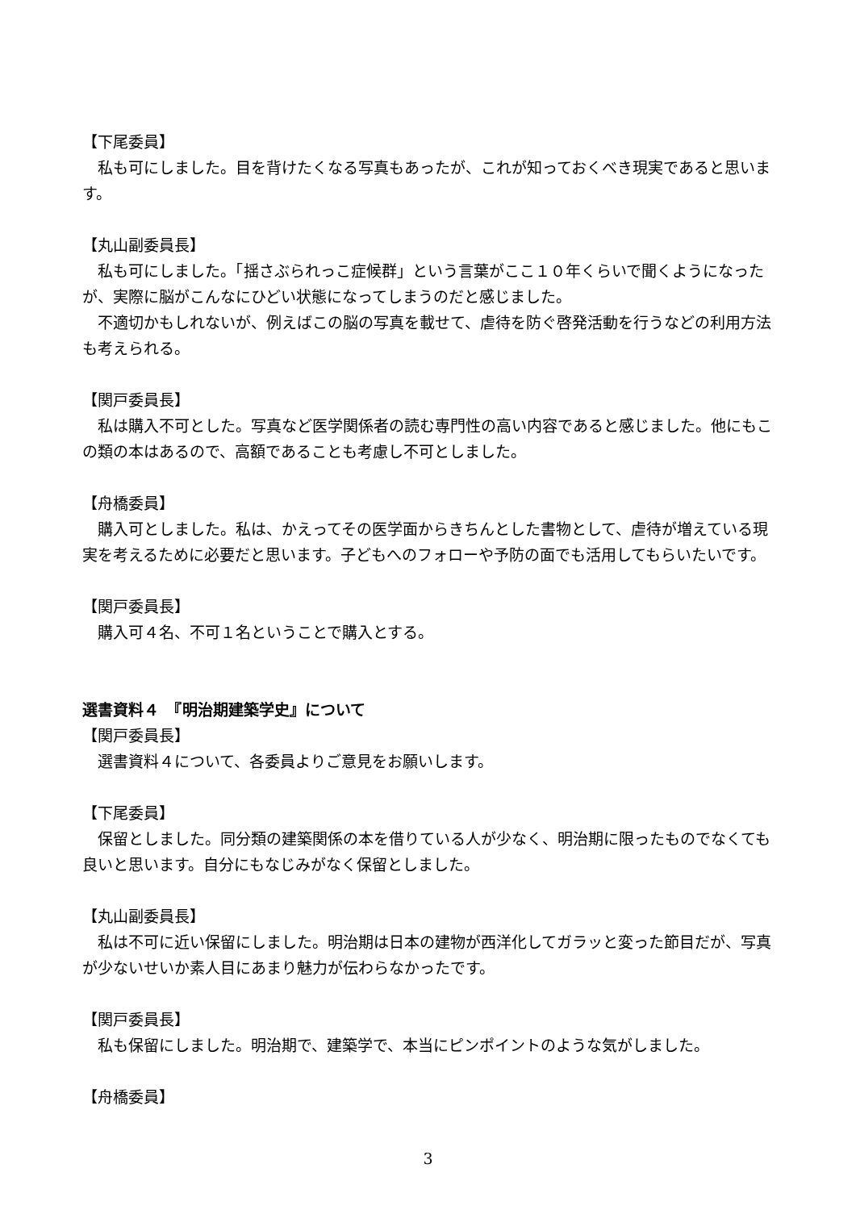【下尾委員】
私も可にしました。目を背けたくなる写真もあったが、これが知っておくべき現実であると思います。
【丸山副委員長】
私も可にしました。「揺さぶられっこ症候群」という言葉がここ１０年くらいで聞くようになったが、実際に脳がこんなにひどい状態になってしまうのだと感じました。
不適切かもしれないが、例えばこの脳の写真を載せて、虐待を防ぐ啓発活動を行うなどの利用方法も考えられる。
【関戸委員長】
私は購入不可とした。写真など医学関係者の読む専門性の高い内容であると感じました。他にもこの類の本はあるので、高額であることも考慮し不可としました。
【舟橋委員】
購入可としました。私は、かえってその医学面からきちんとした書物として、虐待が増えている現実を考えるために必要だと思います。子どもへのフォローや予防の面でも活用してもらいたいです。
【関戸委員長】
購入可４名、不可１名ということで購入とする。
選書資料４　『明治期建築学史』について
【関戸委員長】
選書資料４について、各委員よりご意見をお願いします。
【下尾委員】
保留としました。同分類の建築関係の本を借りている人が少なく、明治期に限ったものでなくても良いと思います。自分にもなじみがなく保留としました。
【丸山副委員長】
私は不可に近い保留にしました。明治期は日本の建物が西洋化してガラッと変った節目だが、写真が少ないせいか素人目にあまり魅力が伝わらなかったです。
【関戸委員長】
私も保留にしました。明治期で、建築学で、本当にピンポイントのような気がしました。
【舟橋委員】
3